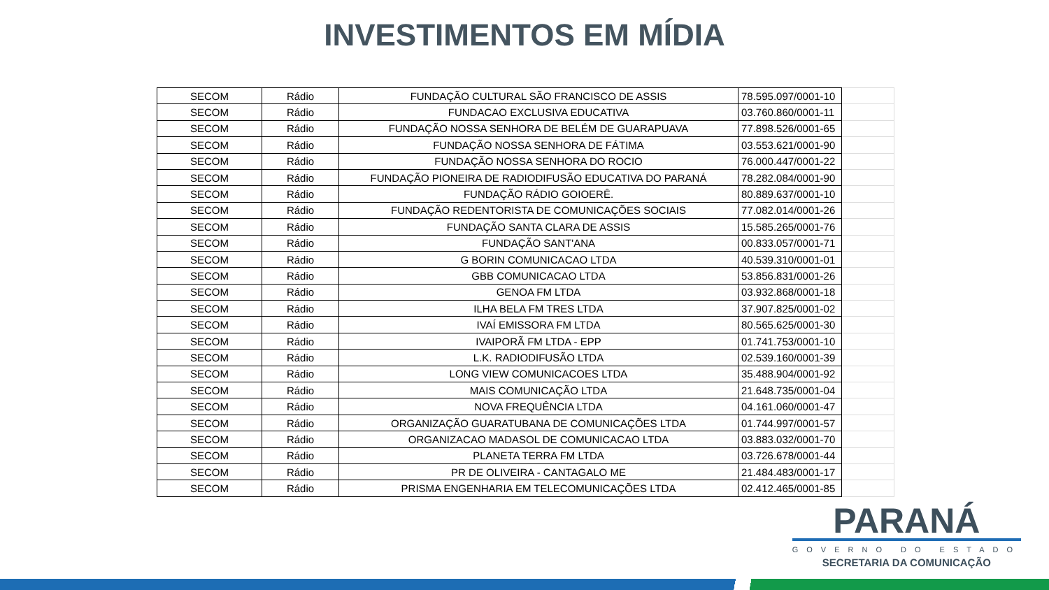INVESTIMENTOS EM MÍDIA
| SECOM | Rádio | FUNDAÇÃO CULTURAL SÃO FRANCISCO DE ASSIS | 78.595.097/0001-10 | |
| SECOM | Rádio | FUNDACAO EXCLUSIVA EDUCATIVA | 03.760.860/0001-11 | |
| SECOM | Rádio | FUNDAÇÃO NOSSA SENHORA DE BELÉM DE GUARAPUAVA | 77.898.526/0001-65 | |
| SECOM | Rádio | FUNDAÇÃO NOSSA SENHORA DE FÁTIMA | 03.553.621/0001-90 | |
| SECOM | Rádio | FUNDAÇÃO NOSSA SENHORA DO ROCIO | 76.000.447/0001-22 | |
| SECOM | Rádio | FUNDAÇÃO PIONEIRA DE RADIODIFUSÃO EDUCATIVA DO PARANÁ | 78.282.084/0001-90 | |
| SECOM | Rádio | FUNDAÇÃO RÁDIO GOIOERÊ. | 80.889.637/0001-10 | |
| SECOM | Rádio | FUNDAÇÃO REDENTORISTA DE COMUNICAÇÕES SOCIAIS | 77.082.014/0001-26 | |
| SECOM | Rádio | FUNDAÇÃO SANTA CLARA DE ASSIS | 15.585.265/0001-76 | |
| SECOM | Rádio | FUNDAÇÃO SANT'ANA | 00.833.057/0001-71 | |
| SECOM | Rádio | G BORIN COMUNICACAO LTDA | 40.539.310/0001-01 | |
| SECOM | Rádio | GBB COMUNICACAO LTDA | 53.856.831/0001-26 | |
| SECOM | Rádio | GENOA FM LTDA | 03.932.868/0001-18 | |
| SECOM | Rádio | ILHA BELA FM TRES LTDA | 37.907.825/0001-02 | |
| SECOM | Rádio | IVAÍ EMISSORA FM LTDA | 80.565.625/0001-30 | |
| SECOM | Rádio | IVAIPORÃ FM LTDA - EPP | 01.741.753/0001-10 | |
| SECOM | Rádio | L.K. RADIODIFUSÃO LTDA | 02.539.160/0001-39 | |
| SECOM | Rádio | LONG VIEW COMUNICACOES LTDA | 35.488.904/0001-92 | |
| SECOM | Rádio | MAIS COMUNICAÇÃO LTDA | 21.648.735/0001-04 | |
| SECOM | Rádio | NOVA FREQUÊNCIA LTDA | 04.161.060/0001-47 | |
| SECOM | Rádio | ORGANIZAÇÃO GUARATUBANA DE COMUNICAÇÕES LTDA | 01.744.997/0001-57 | |
| SECOM | Rádio | ORGANIZACAO MADASOL DE COMUNICACAO LTDA | 03.883.032/0001-70 | |
| SECOM | Rádio | PLANETA TERRA FM LTDA | 03.726.678/0001-44 | |
| SECOM | Rádio | PR DE OLIVEIRA - CANTAGALO ME | 21.484.483/0001-17 | |
| SECOM | Rádio | PRISMA ENGENHARIA EM TELECOMUNICAÇÕES LTDA | 02.412.465/0001-85 | |
PARANÁ
GOVERNO DO ESTADO
SECRETARIA DA COMUNICAÇÃO